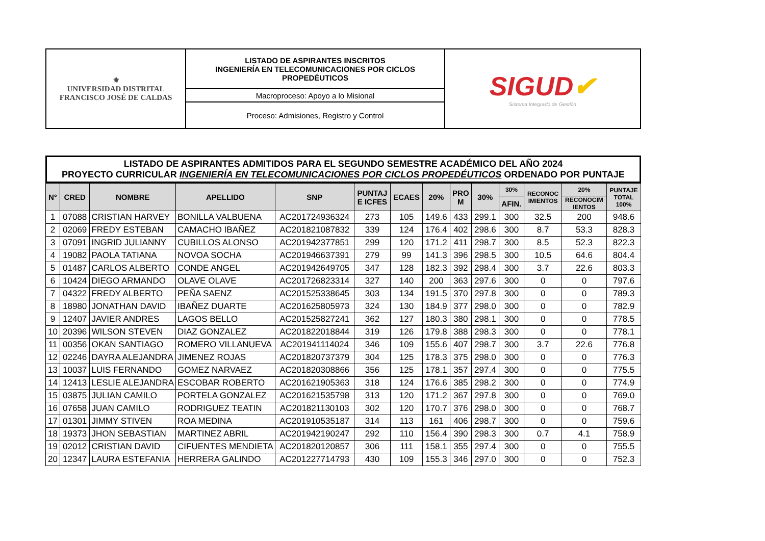| ⚜ UNIVERSIDAD DISTRITAL FRANCISCO JOSÉ DE CALDAS | LISTADO DE ASPIRANTES INSCRITOS INGENIERÍA EN TELECOMUNICACIONES POR CICLOS PROPEDÉUTICOS | SIGUD ✔ Sistema Integrado de Gestión |
| | Macroproceso: Apoyo a lo Misional | |
| | Proceso: Admisiones, Registro y Control | |
LISTADO DE ASPIRANTES ADMITIDOS PARA EL SEGUNDO SEMESTRE ACADÉMICO DEL AÑO 2024
PROYECTO CURRICULAR INGENIERÍA EN TELECOMUNICACIONES POR CICLOS PROPEDÉUTICOS ORDENADO POR PUNTAJE
| N° | CRED | NOMBRE | APELLIDO | SNP | PUNTAJ E ICFES | ECAES | 20% | PRO M | 30% | 30% | RECONOC IMIENTOS | 20% | PUNTAJE TOTAL 100% |
| --- | --- | --- | --- | --- | --- | --- | --- | --- | --- | --- | --- | --- | --- |
| | | | | | | | | | | AFIN. | | RECONOCIM IENTOS | |
| 1 | 07088 | CRISTIAN HARVEY | BONILLA VALBUENA | AC201724936324 | 273 | 105 | 149.6 | 433 | 299.1 | 300 | 32.5 | 200 | 948.6 |
| 2 | 02069 | FREDY ESTEBAN | CAMACHO IBAÑEZ | AC201821087832 | 339 | 124 | 176.4 | 402 | 298.6 | 300 | 8.7 | 53.3 | 828.3 |
| 3 | 07091 | INGRID JULIANNY | CUBILLOS ALONSO | AC201942377851 | 299 | 120 | 171.2 | 411 | 298.7 | 300 | 8.5 | 52.3 | 822.3 |
| 4 | 19082 | PAOLA TATIANA | NOVOA SOCHA | AC201946637391 | 279 | 99 | 141.3 | 396 | 298.5 | 300 | 10.5 | 64.6 | 804.4 |
| 5 | 01487 | CARLOS ALBERTO | CONDE ANGEL | AC201942649705 | 347 | 128 | 182.3 | 392 | 298.4 | 300 | 3.7 | 22.6 | 803.3 |
| 6 | 10424 | DIEGO ARMANDO | OLAVE OLAVE | AC201726823314 | 327 | 140 | 200 | 363 | 297.6 | 300 | 0 | 0 | 797.6 |
| 7 | 04322 | FREDY ALBERTO | PEÑA SAENZ | AC201525338645 | 303 | 134 | 191.5 | 370 | 297.8 | 300 | 0 | 0 | 789.3 |
| 8 | 18980 | JONATHAN DAVID | IBAÑEZ DUARTE | AC201625805973 | 324 | 130 | 184.9 | 377 | 298.0 | 300 | 0 | 0 | 782.9 |
| 9 | 12407 | JAVIER ANDRES | LAGOS BELLO | AC201525827241 | 362 | 127 | 180.3 | 380 | 298.1 | 300 | 0 | 0 | 778.5 |
| 10 | 20396 | WILSON STEVEN | DIAZ GONZALEZ | AC201822018844 | 319 | 126 | 179.8 | 388 | 298.3 | 300 | 0 | 0 | 778.1 |
| 11 | 00356 | OKAN SANTIAGO | ROMERO VILLANUEVA | AC201941114024 | 346 | 109 | 155.6 | 407 | 298.7 | 300 | 3.7 | 22.6 | 776.8 |
| 12 | 02246 | DAYRA ALEJANDRA | JIMENEZ ROJAS | AC201820737379 | 304 | 125 | 178.3 | 375 | 298.0 | 300 | 0 | 0 | 776.3 |
| 13 | 10037 | LUIS FERNANDO | GOMEZ NARVAEZ | AC201820308866 | 356 | 125 | 178.1 | 357 | 297.4 | 300 | 0 | 0 | 775.5 |
| 14 | 12413 | LESLIE ALEJANDRA | ESCOBAR ROBERTO | AC201621905363 | 318 | 124 | 176.6 | 385 | 298.2 | 300 | 0 | 0 | 774.9 |
| 15 | 03875 | JULIAN CAMILO | PORTELA GONZALEZ | AC201621535798 | 313 | 120 | 171.2 | 367 | 297.8 | 300 | 0 | 0 | 769.0 |
| 16 | 07658 | JUAN CAMILO | RODRIGUEZ TEATIN | AC201821130103 | 302 | 120 | 170.7 | 376 | 298.0 | 300 | 0 | 0 | 768.7 |
| 17 | 01301 | JIMMY STIVEN | ROA MEDINA | AC201910535187 | 314 | 113 | 161 | 406 | 298.7 | 300 | 0 | 0 | 759.6 |
| 18 | 19373 | JHON SEBASTIAN | MARTINEZ ABRIL | AC201942190247 | 292 | 110 | 156.4 | 390 | 298.3 | 300 | 0.7 | 4.1 | 758.9 |
| 19 | 02012 | CRISTIAN DAVID | CIFUENTES MENDIETA | AC201820120857 | 306 | 111 | 158.1 | 355 | 297.4 | 300 | 0 | 0 | 755.5 |
| 20 | 12347 | LAURA ESTEFANIA | HERRERA GALINDO | AC201227714793 | 430 | 109 | 155.3 | 346 | 297.0 | 300 | 0 | 0 | 752.3 |